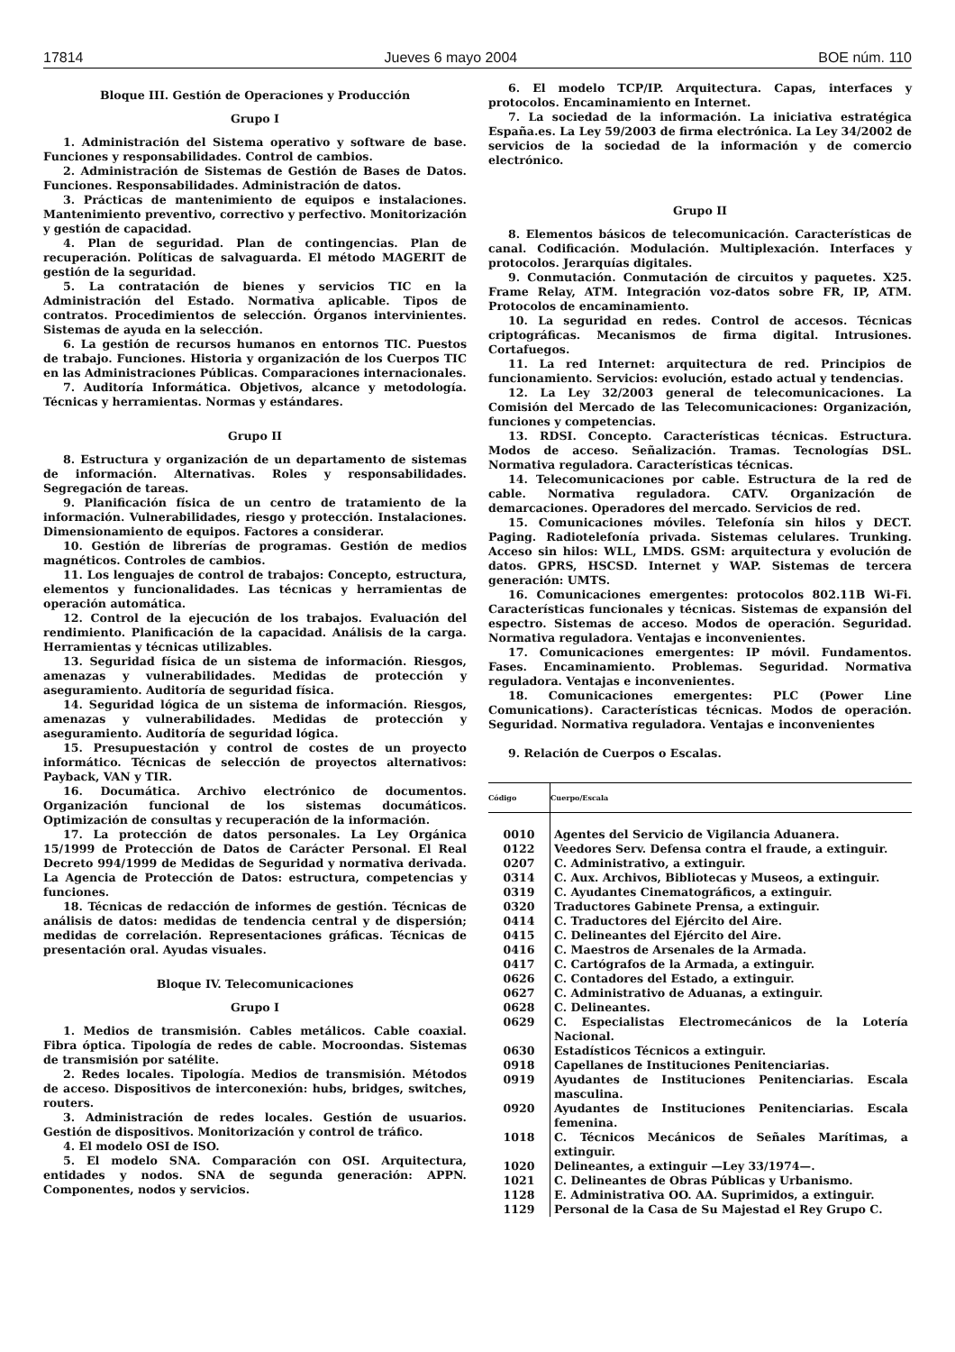17814 Jueves 6 mayo 2004 BOE núm. 110
Bloque III. Gestión de Operaciones y Producción
Grupo I
1. Administración del Sistema operativo y software de base. Funciones y responsabilidades. Control de cambios.
2. Administración de Sistemas de Gestión de Bases de Datos. Funciones. Responsabilidades. Administración de datos.
3. Prácticas de mantenimiento de equipos e instalaciones. Mantenimiento preventivo, correctivo y perfectivo. Monitorización y gestión de capacidad.
4. Plan de seguridad. Plan de contingencias. Plan de recuperación. Políticas de salvaguarda. El método MAGERIT de gestión de la seguridad.
5. La contratación de bienes y servicios TIC en la Administración del Estado. Normativa aplicable. Tipos de contratos. Procedimientos de selección. Órganos intervinientes. Sistemas de ayuda en la selección.
6. La gestión de recursos humanos en entornos TIC. Puestos de trabajo. Funciones. Historia y organización de los Cuerpos TIC en las Administraciones Públicas. Comparaciones internacionales.
7. Auditoría Informática. Objetivos, alcance y metodología. Técnicas y herramientas. Normas y estándares.
Grupo II
8. Estructura y organización de un departamento de sistemas de información. Alternativas. Roles y responsabilidades. Segregación de tareas.
9. Planificación física de un centro de tratamiento de la información. Vulnerabilidades, riesgo y protección. Instalaciones. Dimensionamiento de equipos. Factores a considerar.
10. Gestión de librerías de programas. Gestión de medios magnéticos. Controles de cambios.
11. Los lenguajes de control de trabajos: Concepto, estructura, elementos y funcionalidades. Las técnicas y herramientas de operación automática.
12. Control de la ejecución de los trabajos. Evaluación del rendimiento. Planificación de la capacidad. Análisis de la carga. Herramientas y técnicas utilizables.
13. Seguridad física de un sistema de información. Riesgos, amenazas y vulnerabilidades. Medidas de protección y aseguramiento. Auditoría de seguridad física.
14. Seguridad lógica de un sistema de información. Riesgos, amenazas y vulnerabilidades. Medidas de protección y aseguramiento. Auditoría de seguridad lógica.
15. Presupuestación y control de costes de un proyecto informático. Técnicas de selección de proyectos alternativos: Payback, VAN y TIR.
16. Documática. Archivo electrónico de documentos. Organización funcional de los sistemas documáticos. Optimización de consultas y recuperación de la información.
17. La protección de datos personales. La Ley Orgánica 15/1999 de Protección de Datos de Carácter Personal. El Real Decreto 994/1999 de Medidas de Seguridad y normativa derivada. La Agencia de Protección de Datos: estructura, competencias y funciones.
18. Técnicas de redacción de informes de gestión. Técnicas de análisis de datos: medidas de tendencia central y de dispersión; medidas de correlación. Representaciones gráficas. Técnicas de presentación oral. Ayudas visuales.
Bloque IV. Telecomunicaciones
Grupo I
1. Medios de transmisión. Cables metálicos. Cable coaxial. Fibra óptica. Tipología de redes de cable. Mocroondas. Sistemas de transmisión por satélite.
2. Redes locales. Tipología. Medios de transmisión. Métodos de acceso. Dispositivos de interconexión: hubs, bridges, switches, routers.
3. Administración de redes locales. Gestión de usuarios. Gestión de dispositivos. Monitorización y control de tráfico.
4. El modelo OSI de ISO.
5. El modelo SNA. Comparación con OSI. Arquitectura, entidades y nodos. SNA de segunda generación: APPN. Componentes, nodos y servicios.
6. El modelo TCP/IP. Arquitectura. Capas, interfaces y protocolos. Encaminamiento en Internet.
7. La sociedad de la información. La iniciativa estratégica España.es. La Ley 59/2003 de firma electrónica. La Ley 34/2002 de servicios de la sociedad de la información y de comercio electrónico.
Grupo II
8. Elementos básicos de telecomunicación. Características de canal. Codificación. Modulación. Multiplexación. Interfaces y protocolos. Jerarquías digitales.
9. Conmutación. Conmutación de circuitos y paquetes. X25. Frame Relay, ATM. Integración voz-datos sobre FR, IP, ATM. Protocolos de encaminamiento.
10. La seguridad en redes. Control de accesos. Técnicas criptográficas. Mecanismos de firma digital. Intrusiones. Cortafuegos.
11. La red Internet: arquitectura de red. Principios de funcionamiento. Servicios: evolución, estado actual y tendencias.
12. La Ley 32/2003 general de telecomunicaciones. La Comisión del Mercado de las Telecomunicaciones: Organización, funciones y competencias.
13. RDSI. Concepto. Características técnicas. Estructura. Modos de acceso. Señalización. Tramas. Tecnologías DSL. Normativa reguladora. Características técnicas.
14. Telecomunicaciones por cable. Estructura de la red de cable. Normativa reguladora. CATV. Organización de demarcaciones. Operadores del mercado. Servicios de red.
15. Comunicaciones móviles. Telefonía sin hilos y DECT. Paging. Radiotelefonía privada. Sistemas celulares. Trunking. Acceso sin hilos: WLL, LMDS. GSM: arquitectura y evolución de datos. GPRS, HSCSD. Internet y WAP. Sistemas de tercera generación: UMTS.
16. Comunicaciones emergentes: protocolos 802.11B Wi-Fi. Características funcionales y técnicas. Sistemas de expansión del espectro. Sistemas de acceso. Modos de operación. Seguridad. Normativa reguladora. Ventajas e inconvenientes.
17. Comunicaciones emergentes: IP móvil. Fundamentos. Fases. Encaminamiento. Problemas. Seguridad. Normativa reguladora. Ventajas e inconvenientes.
18. Comunicaciones emergentes: PLC (Power Line Comunications). Características técnicas. Modos de operación. Seguridad. Normativa reguladora. Ventajas e inconvenientes
9. Relación de Cuerpos o Escalas.
| Código | Cuerpo/Escala |
| --- | --- |
| 0010 | Agentes del Servicio de Vigilancia Aduanera. |
| 0122 | Veedores Serv. Defensa contra el fraude, a extinguir. |
| 0207 | C. Administrativo, a extinguir. |
| 0314 | C. Aux. Archivos, Bibliotecas y Museos, a extinguir. |
| 0319 | C. Ayudantes Cinematográficos, a extinguir. |
| 0320 | Traductores Gabinete Prensa, a extinguir. |
| 0414 | C. Traductores del Ejército del Aire. |
| 0415 | C. Delineantes del Ejército del Aire. |
| 0416 | C. Maestros de Arsenales de la Armada. |
| 0417 | C. Cartógrafos de la Armada, a extinguir. |
| 0626 | C. Contadores del Estado, a extinguir. |
| 0627 | C. Administrativo de Aduanas, a extinguir. |
| 0628 | C. Delineantes. |
| 0629 | C. Especialistas Electromecánicos de la Lotería Nacional. |
| 0630 | Estadísticos Técnicos a extinguir. |
| 0918 | Capellanes de Instituciones Penitenciarias. |
| 0919 | Ayudantes de Instituciones Penitenciarias. Escala masculina. |
| 0920 | Ayudantes de Instituciones Penitenciarias. Escala femenina. |
| 1018 | C. Técnicos Mecánicos de Señales Marítimas, a extinguir. |
| 1020 | Delineantes, a extinguir —Ley 33/1974—. |
| 1021 | C. Delineantes de Obras Públicas y Urbanismo. |
| 1128 | E. Administrativa OO. AA. Suprimidos, a extinguir. |
| 1129 | Personal de la Casa de Su Majestad el Rey Grupo C. |